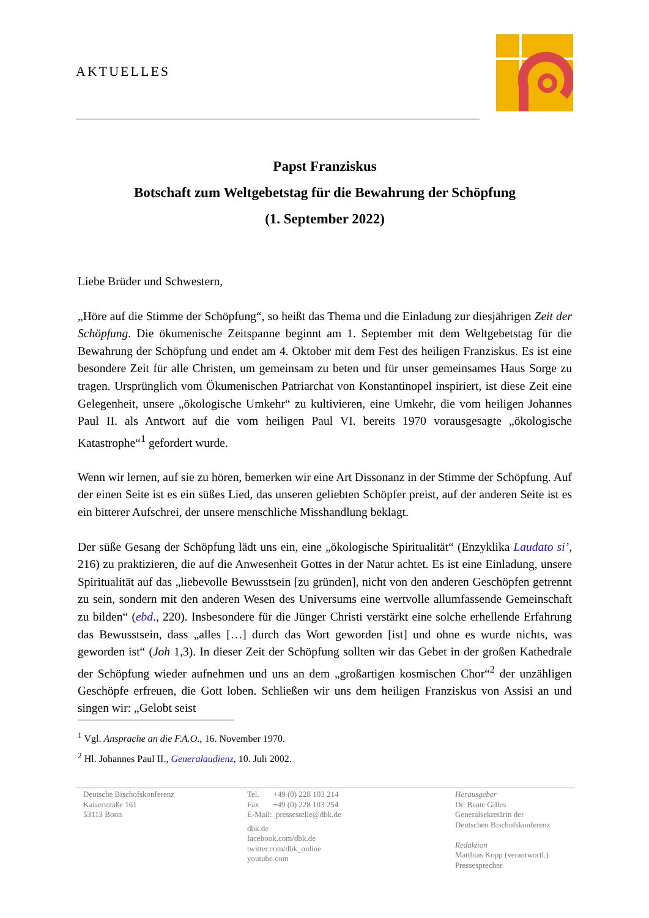AKTUELLES
Papst Franziskus
Botschaft zum Weltgebetstag für die Bewahrung der Schöpfung
(1. September 2022)
Liebe Brüder und Schwestern,
„Höre auf die Stimme der Schöpfung“, so heißt das Thema und die Einladung zur diesjährigen Zeit der Schöpfung. Die ökumenische Zeitspanne beginnt am 1. September mit dem Weltgebetstag für die Bewahrung der Schöpfung und endet am 4. Oktober mit dem Fest des heiligen Franziskus. Es ist eine besondere Zeit für alle Christen, um gemeinsam zu beten und für unser gemeinsames Haus Sorge zu tragen. Ursprünglich vom Ökumenischen Patriarchat von Konstantinopel inspiriert, ist diese Zeit eine Gelegenheit, unsere „ökologische Umkehr“ zu kultivieren, eine Umkehr, die vom heiligen Johannes Paul II. als Antwort auf die vom heiligen Paul VI. bereits 1970 vorausgesagte „ökologische Katastrophe“<sup>1</sup> gefordert wurde.
Wenn wir lernen, auf sie zu hören, bemerken wir eine Art Dissonanz in der Stimme der Schöpfung. Auf der einen Seite ist es ein süßes Lied, das unseren geliebten Schöpfer preist, auf der anderen Seite ist es ein bitterer Aufschrei, der unsere menschliche Misshandlung beklagt.
Der süße Gesang der Schöpfung lädt uns ein, eine „ökologische Spiritualität“ (Enzyklika Laudato si’, 216) zu praktizieren, die auf die Anwesenheit Gottes in der Natur achtet. Es ist eine Einladung, unsere Spiritualität auf das „liebevolle Bewusstsein [zu gründen], nicht von den anderen Geschöpfen getrennt zu sein, sondern mit den anderen Wesen des Universums eine wertvolle allumfassende Gemeinschaft zu bilden“ (ebd., 220). Insbesondere für die Jünger Christi verstärkt eine solche erhellende Erfahrung das Bewusstsein, dass „alles […] durch das Wort geworden [ist] und ohne es wurde nichts, was geworden ist“ (Joh 1,3). In dieser Zeit der Schöpfung sollten wir das Gebet in der großen Kathedrale der Schöpfung wieder aufnehmen und uns an dem „großartigen kosmischen Chor“<sup>2</sup> der unzähligen Geschöpfe erfreuen, die Gott loben. Schließen wir uns dem heiligen Franziskus von Assisi an und singen wir: „Gelobt seist
<sup>1</sup> Vgl. Ansprache an die F.A.O., 16. November 1970.
<sup>2</sup> Hl. Johannes Paul II., Generalaudienz, 10. Juli 2002.
Deutsche Bischofskonferenz
Kaiserstraße 161
53113 Bonn
Tel. +49 (0) 228 103 214
Fax +49 (0) 228 103 254
E-Mail: pressestelle@dbk.de
dbk.de
facebook.com/dbk.de
twitter.com/dbk_online
youtube.com
Herausgeber
Dr. Beate Gilles
Generalsekretärin der
Deutschen Bischofskonferenz
Redaktion
Matthias Kopp (verantwortl.)
Pressesprecher